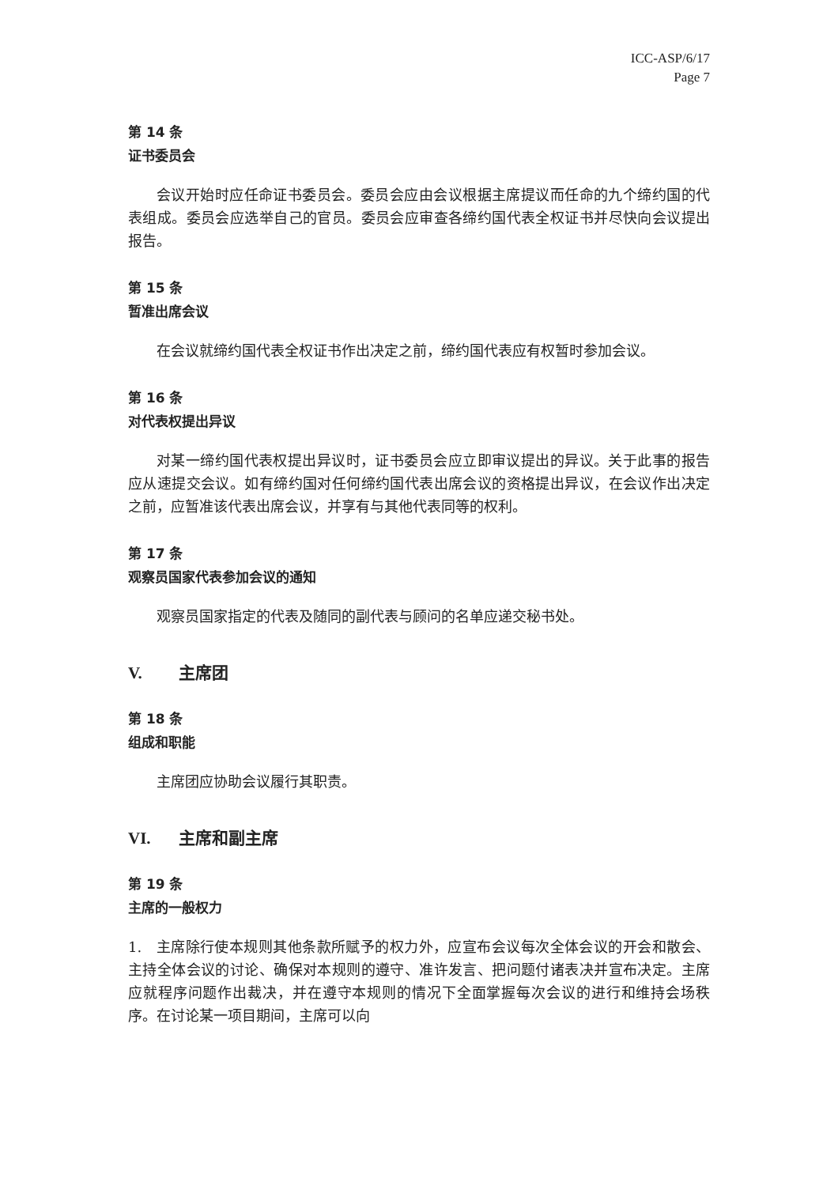ICC-ASP/6/17
Page 7
第 14 条
证书委员会
会议开始时应任命证书委员会。委员会应由会议根据主席提议而任命的九个缔约国的代表组成。委员会应选举自己的官员。委员会应审查各缔约国代表全权证书并尽快向会议提出报告。
第 15 条
暂准出席会议
在会议就缔约国代表全权证书作出决定之前，缔约国代表应有权暂时参加会议。
第 16 条
对代表权提出异议
对某一缔约国代表权提出异议时，证书委员会应立即审议提出的异议。关于此事的报告应从速提交会议。如有缔约国对任何缔约国代表出席会议的资格提出异议，在会议作出决定之前，应暂准该代表出席会议，并享有与其他代表同等的权利。
第 17 条
观察员国家代表参加会议的通知
观察员国家指定的代表及随同的副代表与顾问的名单应递交秘书处。
V. 主席团
第 18 条
组成和职能
主席团应协助会议履行其职责。
VI. 主席和副主席
第 19 条
主席的一般权力
1. 主席除行使本规则其他条款所赋予的权力外，应宣布会议每次全体会议的开会和散会、主持全体会议的讨论、确保对本规则的遵守、准许发言、把问题付诸表决并宣布决定。主席应就程序问题作出裁决，并在遵守本规则的情况下全面掌握每次会议的进行和维持会场秩序。在讨论某一项目期间，主席可以向